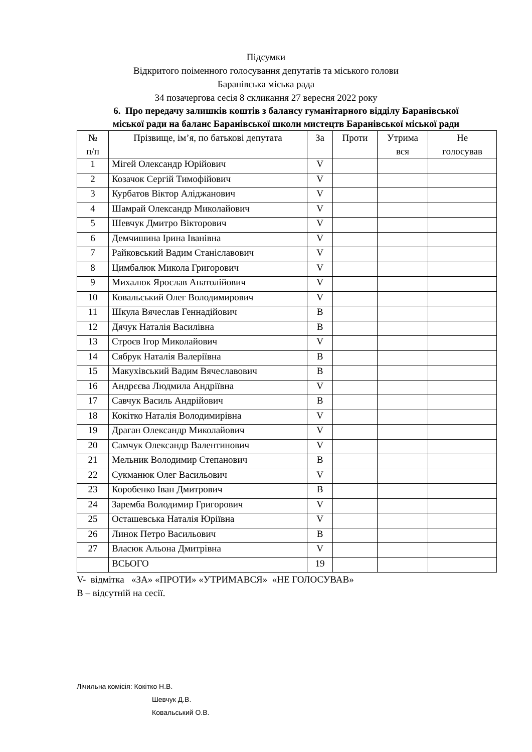Підсумки
Відкритого поіменного голосування депутатів та міського голови
Баранівська міська рада
34 позачергова сесія 8 скликання 27 вересня 2022 року
6. Про передачу залишків коштів з балансу гуманітарного відділу Баранівської міської ради на баланс Баранівської школи мистецтв Баранівської міської ради
| № п/п | Прізвище, ім’я, по батькові депутата | За | Проти | Утрима вся | Не голосував |
| --- | --- | --- | --- | --- | --- |
| 1 | Мігей Олександр Юрійович | V | | | |
| 2 | Козачок Сергій Тимофійович | V | | | |
| 3 | Курбатов Віктор Аліджанович | V | | | |
| 4 | Шамрай Олександр Миколайович | V | | | |
| 5 | Шевчук Дмитро Вікторович | V | | | |
| 6 | Демчишина Ірина Іванівна | V | | | |
| 7 | Райковський Вадим Станіславович | V | | | |
| 8 | Цимбалюк Микола Григорович | V | | | |
| 9 | Михалюк Ярослав Анатолійович | V | | | |
| 10 | Ковальський Олег Володимирович | V | | | |
| 11 | Шкула Вячеслав Геннадійович | В | | | |
| 12 | Дячук Наталія Василівна | В | | | |
| 13 | Строєв Ігор Миколайович | V | | | |
| 14 | Сябрук Наталія Валеріївна | В | | | |
| 15 | Макухівський Вадим Вячеславович | В | | | |
| 16 | Андрєєва Людмила Андріївна | V | | | |
| 17 | Савчук Василь Андрійович | В | | | |
| 18 | Кокітко Наталія Володимирівна | V | | | |
| 19 | Драган Олександр Миколайович | V | | | |
| 20 | Самчук Олександр Валентинович | V | | | |
| 21 | Мельник Володимир Степанович | В | | | |
| 22 | Сукманюк Олег Васильович | V | | | |
| 23 | Коробенко Іван Дмитрович | В | | | |
| 24 | Заремба Володимир Григорович | V | | | |
| 25 | Осташевська Наталія Юріївна | V | | | |
| 26 | Линок Петро Васильович | В | | | |
| 27 | Власюк Альона Дмитрівна | V | | | |
| | ВСЬОГО | 19 | | | |
V- відмітка «ЗА» «ПРОТИ» «УТРИМАВСЯ» «НЕ ГОЛОСУВАВ»
В – відсутній на сесії.
Лічильна комісія: Кокітко Н.В.
Шевчук Д.В.
Ковальський О.В.